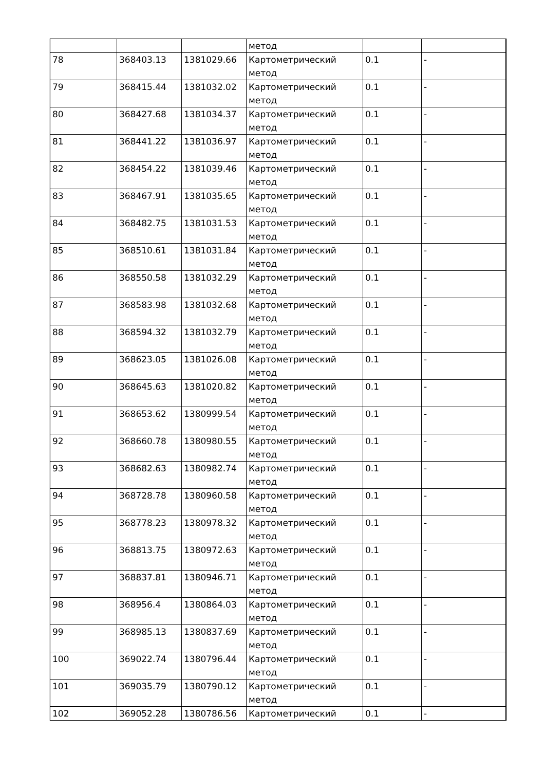| | | | метод | | |
| 78 | 368403.13 | 1381029.66 | Картометрический метод | 0.1 | - |
| 79 | 368415.44 | 1381032.02 | Картометрический метод | 0.1 | - |
| 80 | 368427.68 | 1381034.37 | Картометрический метод | 0.1 | - |
| 81 | 368441.22 | 1381036.97 | Картометрический метод | 0.1 | - |
| 82 | 368454.22 | 1381039.46 | Картометрический метод | 0.1 | - |
| 83 | 368467.91 | 1381035.65 | Картометрический метод | 0.1 | - |
| 84 | 368482.75 | 1381031.53 | Картометрический метод | 0.1 | - |
| 85 | 368510.61 | 1381031.84 | Картометрический метод | 0.1 | - |
| 86 | 368550.58 | 1381032.29 | Картометрический метод | 0.1 | - |
| 87 | 368583.98 | 1381032.68 | Картометрический метод | 0.1 | - |
| 88 | 368594.32 | 1381032.79 | Картометрический метод | 0.1 | - |
| 89 | 368623.05 | 1381026.08 | Картометрический метод | 0.1 | - |
| 90 | 368645.63 | 1381020.82 | Картометрический метод | 0.1 | - |
| 91 | 368653.62 | 1380999.54 | Картометрический метод | 0.1 | - |
| 92 | 368660.78 | 1380980.55 | Картометрический метод | 0.1 | - |
| 93 | 368682.63 | 1380982.74 | Картометрический метод | 0.1 | - |
| 94 | 368728.78 | 1380960.58 | Картометрический метод | 0.1 | - |
| 95 | 368778.23 | 1380978.32 | Картометрический метод | 0.1 | - |
| 96 | 368813.75 | 1380972.63 | Картометрический метод | 0.1 | - |
| 97 | 368837.81 | 1380946.71 | Картометрический метод | 0.1 | - |
| 98 | 368956.4 | 1380864.03 | Картометрический метод | 0.1 | - |
| 99 | 368985.13 | 1380837.69 | Картометрический метод | 0.1 | - |
| 100 | 369022.74 | 1380796.44 | Картометрический метод | 0.1 | - |
| 101 | 369035.79 | 1380790.12 | Картометрический метод | 0.1 | - |
| 102 | 369052.28 | 1380786.56 | Картометрический | 0.1 | - |